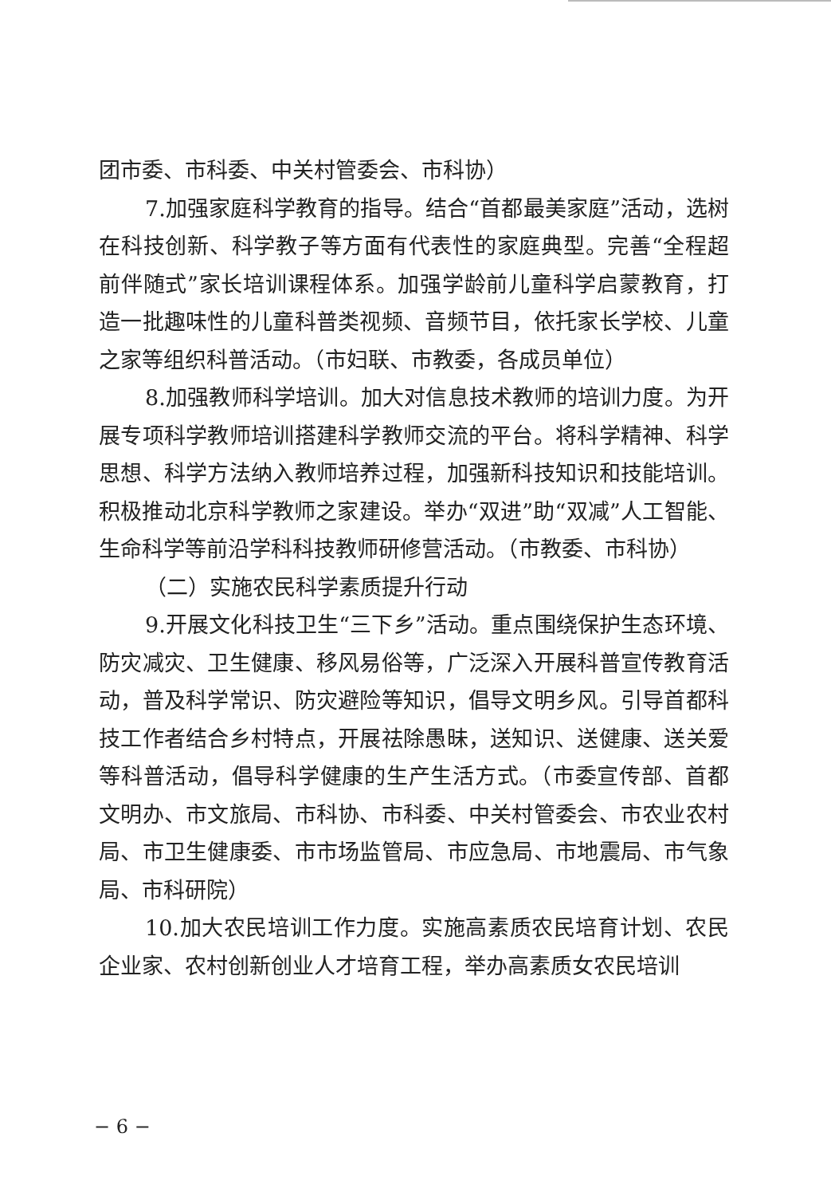团市委、市科委、中关村管委会、市科协）
7.加强家庭科学教育的指导。结合“首都最美家庭”活动，选树在科技创新、科学教子等方面有代表性的家庭典型。完善“全程超前伴随式”家长培训课程体系。加强学龄前儿童科学启蒙教育，打造一批趣味性的儿童科普类视频、音频节目，依托家长学校、儿童之家等组织科普活动。（市妇联、市教委，各成员单位）
8.加强教师科学培训。加大对信息技术教师的培训力度。为开展专项科学教师培训搭建科学教师交流的平台。将科学精神、科学思想、科学方法纳入教师培养过程，加强新科技知识和技能培训。积极推动北京科学教师之家建设。举办“双进”助“双减”人工智能、生命科学等前沿学科科技教师研修营活动。（市教委、市科协）
（二）实施农民科学素质提升行动
9.开展文化科技卫生“三下乡”活动。重点围绕保护生态环境、防灾减灾、卫生健康、移风易俗等，广泛深入开展科普宣传教育活动，普及科学常识、防灾避险等知识，倡导文明乡风。引导首都科技工作者结合乡村特点，开展祛除愚昧，送知识、送健康、送关爱等科普活动，倡导科学健康的生产生活方式。（市委宣传部、首都文明办、市文旅局、市科协、市科委、中关村管委会、市农业农村局、市卫生健康委、市市场监管局、市应急局、市地震局、市气象局、市科研院）
10.加大农民培训工作力度。实施高素质农民培育计划、农民企业家、农村创新创业人才培育工程，举办高素质女农民培训
− 6 −